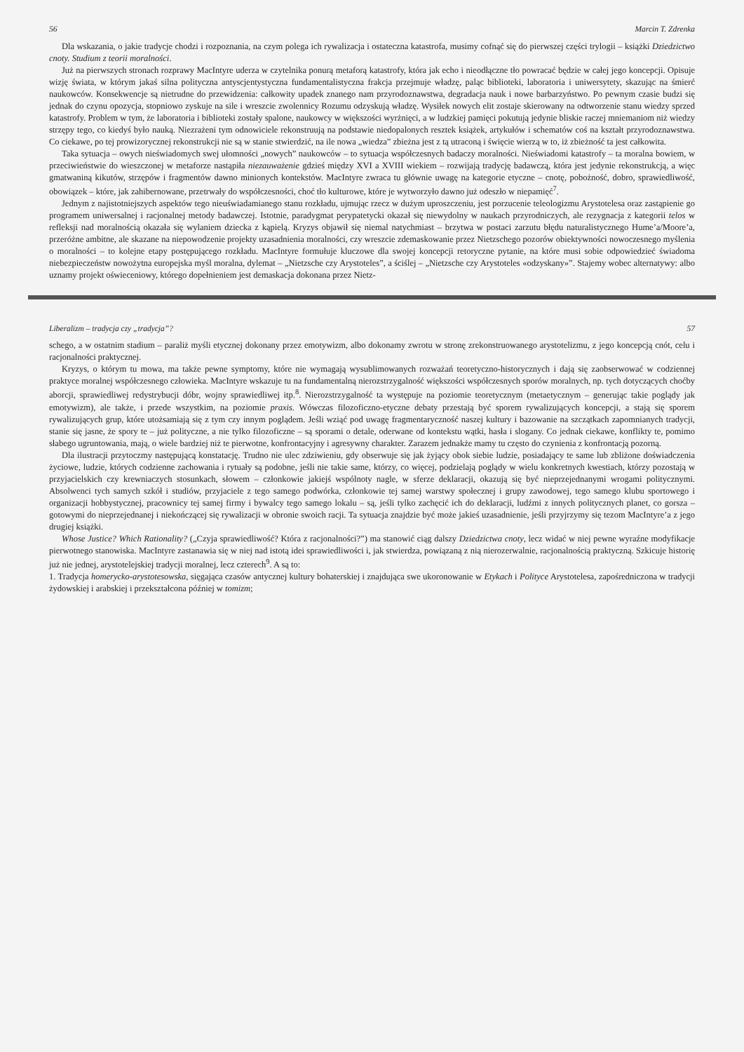56 Marcin T. Zdrenka
Dla wskazania, o jakie tradycje chodzi i rozpoznania, na czym polega ich rywalizacja i ostateczna katastrofa, musimy cofnąć się do pierwszej części trylogii – książki Dziedzictwo cnoty. Studium z teorii moralności.
Już na pierwszych stronach rozprawy MacIntyre uderza w czytelnika ponurą metaforą katastrofy, która jak echo i nieodłączne tło powracać będzie w całej jego koncepcji. Opisuje wizję świata, w którym jakaś silna polityczna antyscjentystyczna fundamentalistyczna frakcja przejmuje władzę, paląc biblioteki, laboratoria i uniwersytety, skazując na śmierć naukowców. Konsekwencje są nietrudne do przewidzenia: całkowity upadek znanego nam przyrodoznawstwa, degradacja nauk i nowe barbarzyństwo. Po pewnym czasie budzi się jednak do czynu opozycja, stopniowo zyskuje na sile i wreszcie zwolennicy Rozumu odzyskują władzę. Wysiłek nowych elit zostaje skierowany na odtworzenie stanu wiedzy sprzed katastrofy. Problem w tym, że laboratoria i biblioteki zostały spalone, naukowcy w większości wyrżnięci, a w ludzkiej pamięci pokutują jedynie bliskie raczej mniemaniom niż wiedzy strzępy tego, co kiedyś było nauką. Niezrażeni tym odnowiciele rekonstruują na podstawie niedopalonych resztek książek, artykułów i schematów coś na kształt przyrodoznawstwa. Co ciekawe, po tej prowizorycznej rekonstrukcji nie są w stanie stwierdzić, na ile nowa „wiedza” zbieżna jest z tą utraconą i święcie wierzą w to, iż zbieżność ta jest całkowita.
Taka sytuacja – owych nieświadomych swej ułomności „nowych” naukowców – to sytuacja współczesnych badaczy moralności. Nieświadomi katastrofy – ta moralna bowiem, w przeciwieństwie do wieszczonej w metaforze nastąpiła niezauważenie gdzieś między XVI a XVIII wiekiem – rozwijają tradycję badawczą, która jest jedynie rekonstrukcją, a więc gmatwaniną kikutów, strzępów i fragmentów dawno minionych kontekstów. MacIntyre zwraca tu głównie uwagę na kategorie etyczne – cnotę, pobożność, dobro, sprawiedliwość, obowiązek – które, jak zahibernowane, przetrwały do współczesności, choć tło kulturowe, które je wytworzyło dawno już odeszło w niepamięć<sup>7</sup>.
Jednym z najistotniejszych aspektów tego nieuświadamianego stanu rozkładu, ujmując rzecz w dużym uproszczeniu, jest porzucenie teleologizmu Arystotelesa oraz zastąpienie go programem uniwersalnej i racjonalnej metody badawczej. Istotnie, paradygmat perypatetycki okazał się niewydolny w naukach przyrodniczych, ale rezygnacja z kategorii telos w refleksji nad moralnością okazała się wylaniem dziecka z kąpielą. Kryzys objawił się niemal natychmiast – brzytwa w postaci zarzutu błędu naturalistycznego Hume’a/Moore’a, przeróżne ambitne, ale skazane na niepowodzenie projekty uzasadnienia moralności, czy wreszcie zdemaskowanie przez Nietzschego pozorów obiektywności nowoczesnego myślenia o moralności – to kolejne etapy postępującego rozkładu. MacIntyre formułuje kluczowe dla swojej koncepcji retoryczne pytanie, na które musi sobie odpowiedzieć świadoma niebezpieczeństw nowożytna europejska myśl moralna, dylemat – „Nietzsche czy Arystoteles”, a ściślej – „Nietzsche czy Arystoteles «odzyskany»”. Stajemy wobec alternatywy: albo uznamy projekt oświeceniowy, którego dopełnieniem jest demaskacja dokonana przez Nietz-
Liberalizm – tradycja czy „tradycja”? 57
schego, a w ostatnim stadium – paraliż myśli etycznej dokonany przez emotywizm, albo dokonamy zwrotu w stronę zrekonstruowanego arystotelizmu, z jego koncepcją cnót, celu i racjonalności praktycznej.
Kryzys, o którym tu mowa, ma także pewne symptomy, które nie wymagają wysublimowanych rozważań teoretyczno-historycznych i dają się zaobserwować w codziennej praktyce moralnej współczesnego człowieka. MacIntyre wskazuje tu na fundamentalną nierozstrzygalność większości współczesnych sporów moralnych, np. tych dotyczących choćby aborcji, sprawiedliwej redystrybucji dóbr, wojny sprawiedliwej itp.<sup>8</sup>. Nierozstrzygalność ta występuje na poziomie teoretycznym (metaetycznym – generując takie poglądy jak emotywizm), ale także, i przede wszystkim, na poziomie praxis. Wówczas filozoficzno-etyczne debaty przestają być sporem rywalizujących koncepcji, a stają się sporem rywalizujących grup, które utożsamiają się z tym czy innym poglądem. Jeśli wziąć pod uwagę fragmentaryczność naszej kultury i bazowanie na szczątkach zapomnianych tradycji, stanie się jasne, że spory te – już polityczne, a nie tylko filozoficzne – są sporami o detale, oderwane od kontekstu wątki, hasła i slogany. Co jednak ciekawe, konflikty te, pomimo słabego ugruntowania, mają, o wiele bardziej niż te pierwotne, konfrontacyjny i agresywny charakter. Zarazem jednakże mamy tu często do czynienia z konfrontacją pozorną.
Dla ilustracji przytoczmy następującą konstatację. Trudno nie ulec zdziwieniu, gdy obserwuje się jak żyjący obok siebie ludzie, posiadający te same lub zbliżone doświadczenia życiowe, ludzie, których codzienne zachowania i rytuały są podobne, jeśli nie takie same, którzy, co więcej, podzielają poglądy w wielu konkretnych kwestiach, którzy pozostają w przyjacielskich czy krewniaczych stosunkach, słowem – członkowie jakiejś wspólnoty nagle, w sferze deklaracji, okazują się być nieprzejednanymi wrogami politycznymi. Absolwenci tych samych szkół i studiów, przyjaciele z tego samego podwórka, członkowie tej samej warstwy społecznej i grupy zawodowej, tego samego klubu sportowego i organizacji hobbystycznej, pracownicy tej samej firmy i bywalcy tego samego lokalu – są, jeśli tylko zachęcić ich do deklaracji, ludźmi z innych politycznych planet, co gorsza – gotowymi do nieprzejednanej i niekończącej się rywalizacji w obronie swoich racji. Ta sytuacja znajdzie być może jakieś uzasadnienie, jeśli przyjrzymy się tezom MacIntyre’a z jego drugiej książki.
Whose Justice? Which Rationality? („Czyja sprawiedliwość? Która z racjonalności?”) ma stanowić ciąg dalszy Dziedzictwa cnoty, lecz widać w niej pewne wyraźne modyfikacje pierwotnego stanowiska. MacIntyre zastanawia się w niej nad istotą idei sprawiedliwości i, jak stwierdza, powiązaną z nią nierozerwalnie, racjonalnością praktyczną. Szkicuje historię już nie jednej, arystotelejskiej tradycji moralnej, lecz czterech<sup>9</sup>. A są to:
1. Tradycja homerycko-arystotesowska, sięgająca czasów antycznej kultury bohaterskiej i znajdująca swe ukoronowanie w Etykach i Polityce Arystotelesa, zapośredniczona w tradycji żydowskiej i arabskiej i przekształcona później w tomizm;